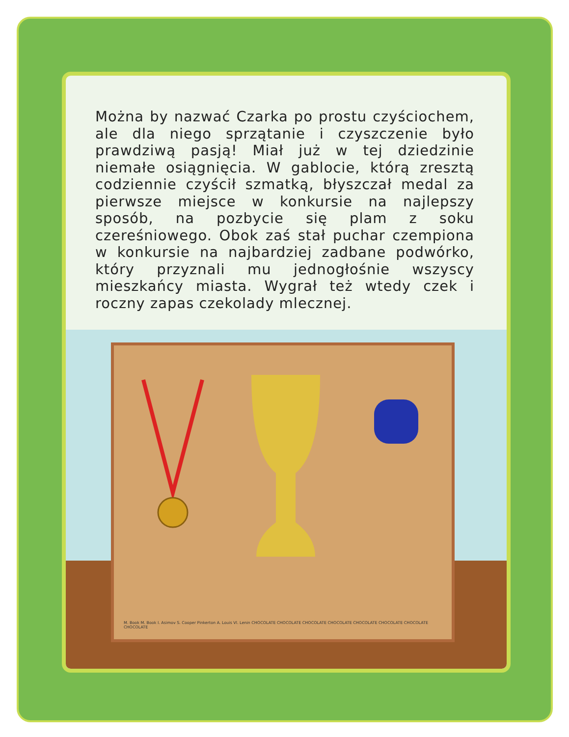Można by nazwać Czarka po prostu czyściochem, ale dla niego sprzątanie i czyszczenie było prawdziwą pasją! Miał już w tej dziedzinie niemałe osiągnięcia. W gablocie, którą zresztą codziennie czyścił szmatką, błyszczał medal za pierwsze miejsce w konkursie na najlepszy sposób, na pozbycie się plam z soku czereśniowego. Obok zaś stał puchar czempiona w konkursie na najbardziej zadbane podwórko, który przyznali mu jednogłośnie wszyscy mieszkańcy miasta. Wygrał też wtedy czek i roczny zapas czekolady mlecznej.
M. Book M. Book I. Asimov S. Cooper Pinkerton A. Louis Vl. Lenin CHOCOLATE CHOCOLATE CHOCOLATE CHOCOLATE CHOCOLATE CHOCOLATE CHOCOLATE CHOCOLATE